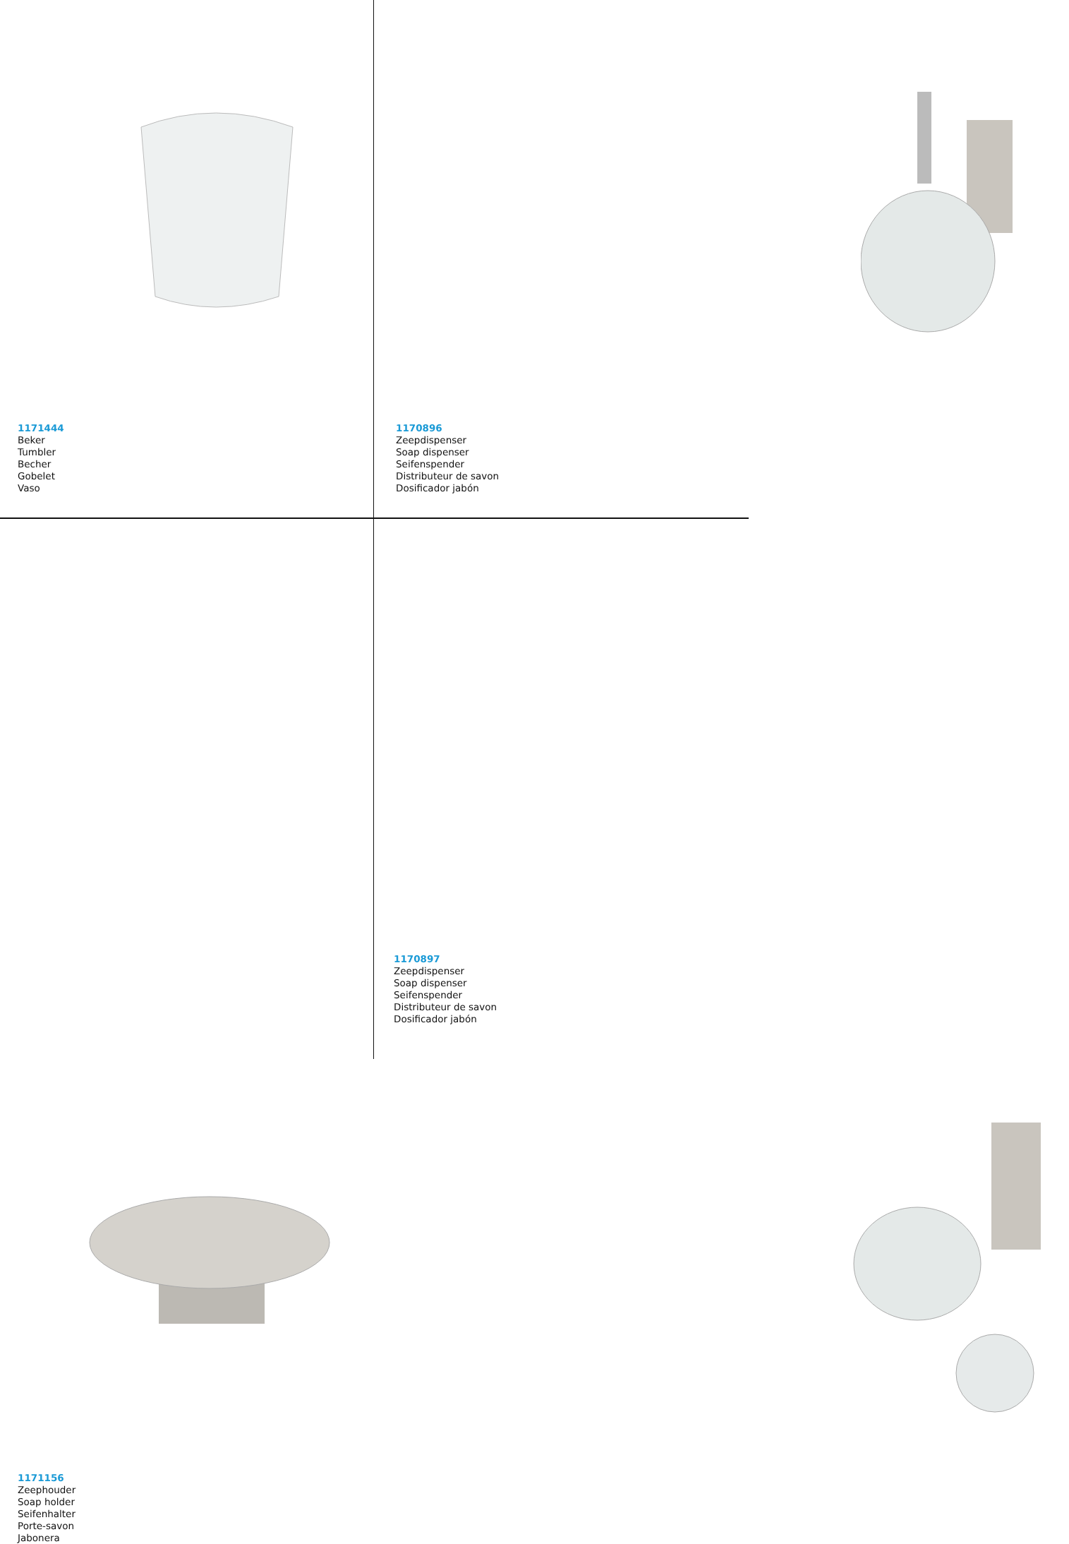1171444
Beker
Tumbler
Becher
Gobelet
Vaso
1170896
Zeepdispenser
Soap dispenser
Seifenspender
Distributeur de savon
Dosificador jabón
1171156
Zeephouder
Soap holder
Seifenhalter
Porte-savon
Jabonera
1170897
Zeepdispenser
Soap dispenser
Seifenspender
Distributeur de savon
Dosificador jabón